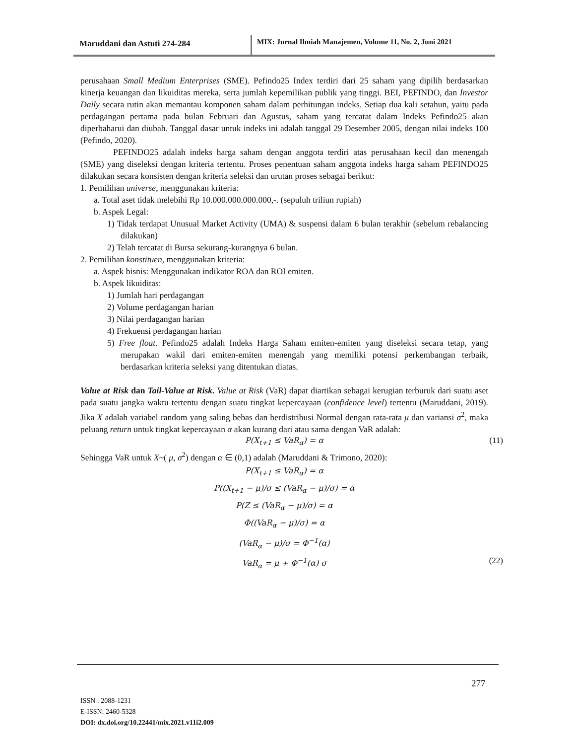Maruddani dan Astuti 274-284 MIX: Jurnal Ilmiah Manajemen, Volume 11, No. 2, Juni 2021
perusahaan Small Medium Enterprises (SME). Pefindo25 Index terdiri dari 25 saham yang dipilih berdasarkan kinerja keuangan dan likuiditas mereka, serta jumlah kepemilikan publik yang tinggi. BEI, PEFINDO, dan Investor Daily secara rutin akan memantau komponen saham dalam perhitungan indeks. Setiap dua kali setahun, yaitu pada perdagangan pertama pada bulan Februari dan Agustus, saham yang tercatat dalam Indeks Pefindo25 akan diperbaharui dan diubah. Tanggal dasar untuk indeks ini adalah tanggal 29 Desember 2005, dengan nilai indeks 100 (Pefindo, 2020).
PEFINDO25 adalah indeks harga saham dengan anggota terdiri atas perusahaan kecil dan menengah (SME) yang diseleksi dengan kriteria tertentu. Proses penentuan saham anggota indeks harga saham PEFINDO25 dilakukan secara konsisten dengan kriteria seleksi dan urutan proses sebagai berikut:
1. Pemilihan universe, menggunakan kriteria:
a. Total aset tidak melebihi Rp 10.000.000.000.000,-. (sepuluh triliun rupiah)
b. Aspek Legal:
1) Tidak terdapat Unusual Market Activity (UMA) & suspensi dalam 6 bulan terakhir (sebelum rebalancing dilakukan)
2) Telah tercatat di Bursa sekurang-kurangnya 6 bulan.
2. Pemilihan konstituen, menggunakan kriteria:
a. Aspek bisnis: Menggunakan indikator ROA dan ROI emiten.
b. Aspek likuiditas:
1) Jumlah hari perdagangan
2) Volume perdagangan harian
3) Nilai perdagangan harian
4) Frekuensi perdagangan harian
5) Free float. Pefindo25 adalah Indeks Harga Saham emiten-emiten yang diseleksi secara tetap, yang merupakan wakil dari emiten-emiten menengah yang memiliki potensi perkembangan terbaik, berdasarkan kriteria seleksi yang ditentukan diatas.
Value at Risk dan Tail-Value at Risk. Value at Risk (VaR) dapat diartikan sebagai kerugian terburuk dari suatu aset pada suatu jangka waktu tertentu dengan suatu tingkat kepercayaan (confidence level) tertentu (Maruddani, 2019). Jika X adalah variabel random yang saling bebas dan berdistribusi Normal dengan rata-rata μ dan variansi σ<sup>2</sup>, maka peluang return untuk tingkat kepercayaan α akan kurang dari atau sama dengan VaR adalah:
P(X<sub>t+1</sub> ≤ VaR<sub>α</sub>) = α (11)
Sehingga VaR untuk X~( μ, σ<sup>2</sup>) dengan α ∈ (0,1) adalah (Maruddani & Trimono, 2020):
P(X<sub>t+1</sub> ≤ VaR<sub>α</sub>) = α
P((X<sub>t+1</sub> − μ)/σ ≤ (VaR<sub>α</sub> − μ)/σ) = α
P(Z ≤ (VaR<sub>α</sub> − μ)/σ) = α
Φ((VaR<sub>α</sub> − μ)/σ) = α
(VaR<sub>α</sub> − μ)/σ = Φ<sup>−1</sup>(α)
VaR<sub>α</sub> = μ + Φ<sup>−1</sup>(α) σ (22)
277
ISSN : 2088-1231
E-ISSN: 2460-5328
DOI: dx.doi.org/10.22441/mix.2021.v11i2.009